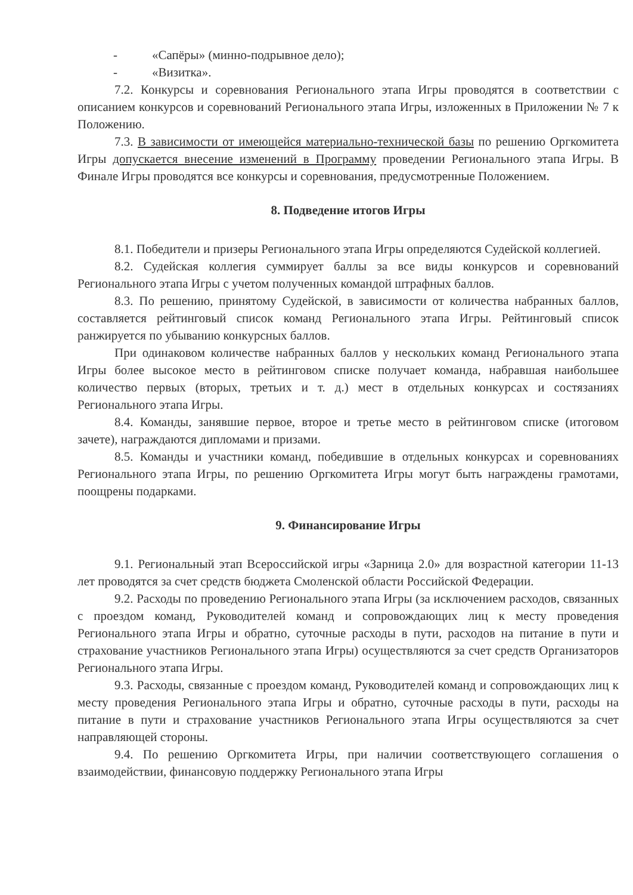- «Сапёры» (минно-подрывное дело);
- «Визитка».
7.2. Конкурсы и соревнования Регионального этапа Игры проводятся в соответствии с описанием конкурсов и соревнований Регионального этапа Игры, изложенных в Приложении № 7 к Положению.
7.3. В зависимости от имеющейся материально-технической базы по решению Оргкомитета Игры допускается внесение изменений в Программу проведении Регионального этапа Игры. В Финале Игры проводятся все конкурсы и соревнования, предусмотренные Положением.
8. Подведение итогов Игры
8.1. Победители и призеры Регионального этапа Игры определяются Судейской коллегией.
8.2. Судейская коллегия суммирует баллы за все виды конкурсов и соревнований Регионального этапа Игры с учетом полученных командой штрафных баллов.
8.3. По решению, принятому Судейской, в зависимости от количества набранных баллов, составляется рейтинговый список команд Регионального этапа Игры. Рейтинговый список ранжируется по убыванию конкурсных баллов.
При одинаковом количестве набранных баллов у нескольких команд Регионального этапа Игры более высокое место в рейтинговом списке получает команда, набравшая наибольшее количество первых (вторых, третьих и т. д.) мест в отдельных конкурсах и состязаниях Регионального этапа Игры.
8.4. Команды, занявшие первое, второе и третье место в рейтинговом списке (итоговом зачете), награждаются дипломами и призами.
8.5. Команды и участники команд, победившие в отдельных конкурсах и соревнованиях Регионального этапа Игры, по решению Оргкомитета Игры могут быть награждены грамотами, поощрены подарками.
9. Финансирование Игры
9.1. Региональный этап Всероссийской игры «Зарница 2.0» для возрастной категории 11-13 лет проводятся за счет средств бюджета Смоленской области Российской Федерации.
9.2. Расходы по проведению Регионального этапа Игры (за исключением расходов, связанных с проездом команд, Руководителей команд и сопровождающих лиц к месту проведения Регионального этапа Игры и обратно, суточные расходы в пути, расходов на питание в пути и страхование участников Регионального этапа Игры) осуществляются за счет средств Организаторов Регионального этапа Игры.
9.3. Расходы, связанные с проездом команд, Руководителей команд и сопровождающих лиц к месту проведения Регионального этапа Игры и обратно, суточные расходы в пути, расходы на питание в пути и страхование участников Регионального этапа Игры осуществляются за счет направляющей стороны.
9.4. По решению Оргкомитета Игры, при наличии соответствующего соглашения о взаимодействии, финансовую поддержку Регионального этапа Игры